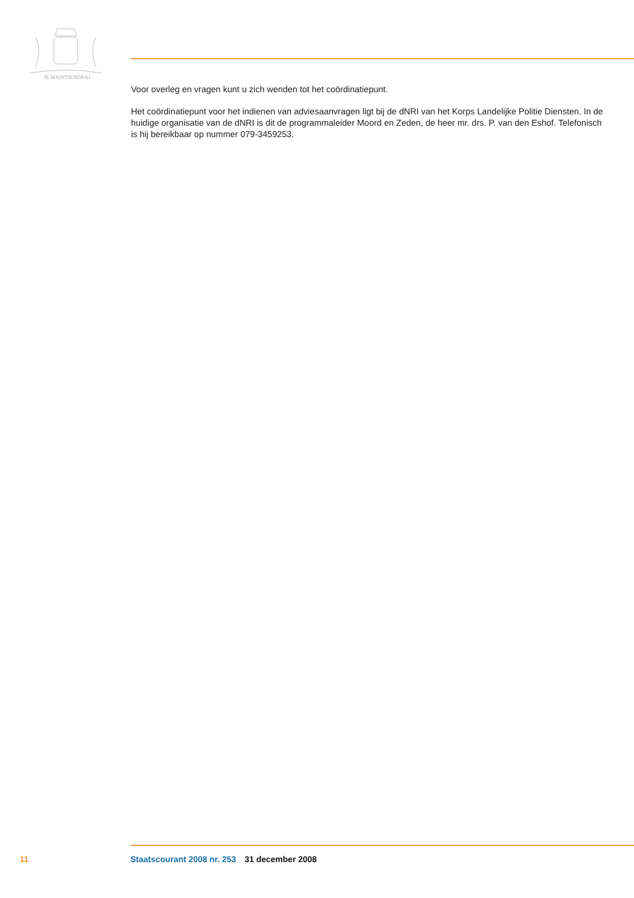JE MAINTIENDRAI
Voor overleg en vragen kunt u zich wenden tot het coördinatiepunt.
Het coördinatiepunt voor het indienen van adviesaanvragen ligt bij de dNRI van het Korps Landelijke Politie Diensten. In de huidige organisatie van de dNRI is dit de programmaleider Moord en Zeden, de heer mr. drs. P. van den Eshof. Telefonisch is hij bereikbaar op nummer 079-3459253.
11 Staatscourant 2008 nr. 253 31 december 2008